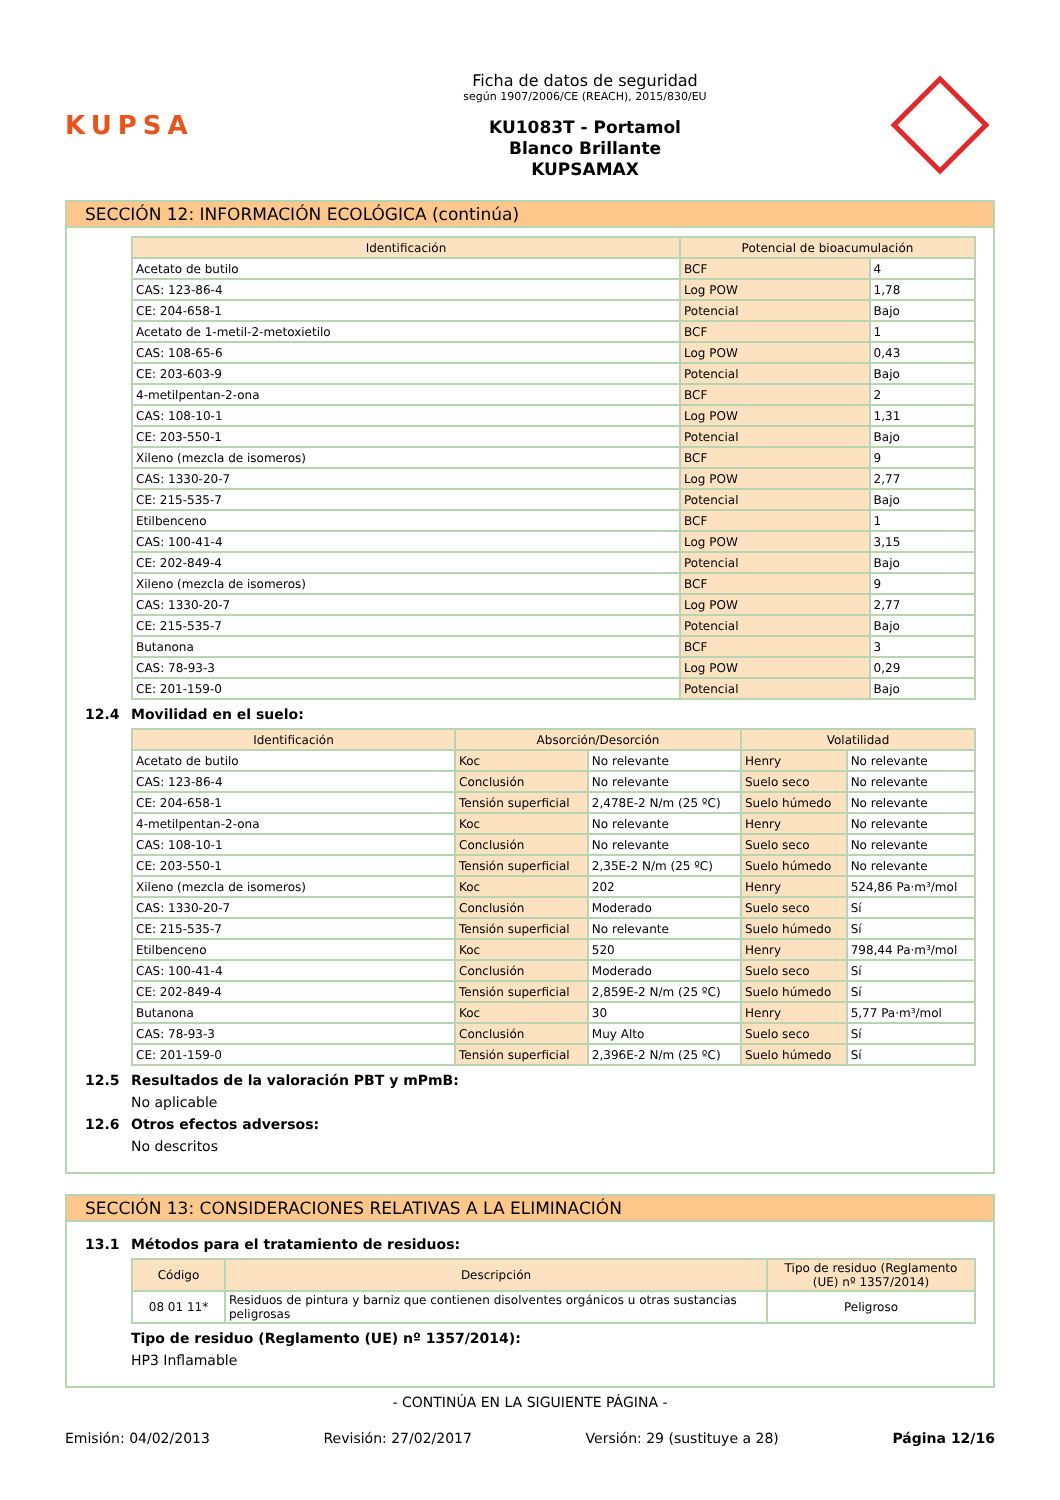KUPSA
Ficha de datos de seguridad
según 1907/2006/CE (REACH), 2015/830/EU
KU1083T - Portamol
Blanco Brillante
KUPSAMAX
SECCIÓN 12: INFORMACIÓN ECOLÓGICA (continúa)
| Identificación | Potencial de bioacumulación | |
| --- | --- | --- |
| Acetato de butilo | BCF | 4 |
| CAS: 123-86-4 | Log POW | 1,78 |
| CE: 204-658-1 | Potencial | Bajo |
| Acetato de 1-metil-2-metoxietilo | BCF | 1 |
| CAS: 108-65-6 | Log POW | 0,43 |
| CE: 203-603-9 | Potencial | Bajo |
| 4-metilpentan-2-ona | BCF | 2 |
| CAS: 108-10-1 | Log POW | 1,31 |
| CE: 203-550-1 | Potencial | Bajo |
| Xileno (mezcla de isomeros) | BCF | 9 |
| CAS: 1330-20-7 | Log POW | 2,77 |
| CE: 215-535-7 | Potencial | Bajo |
| Etilbenceno | BCF | 1 |
| CAS: 100-41-4 | Log POW | 3,15 |
| CE: 202-849-4 | Potencial | Bajo |
| Xileno (mezcla de isomeros) | BCF | 9 |
| CAS: 1330-20-7 | Log POW | 2,77 |
| CE: 215-535-7 | Potencial | Bajo |
| Butanona | BCF | 3 |
| CAS: 78-93-3 | Log POW | 0,29 |
| CE: 201-159-0 | Potencial | Bajo |
12.4 Movilidad en el suelo:
| Identificación | Absorción/Desorción | | Volatilidad | |
| --- | --- | --- | --- | --- |
| Acetato de butilo | Koc | No relevante | Henry | No relevante |
| CAS: 123-86-4 | Conclusión | No relevante | Suelo seco | No relevante |
| CE: 204-658-1 | Tensión superficial | 2,478E-2 N/m (25 ºC) | Suelo húmedo | No relevante |
| 4-metilpentan-2-ona | Koc | No relevante | Henry | No relevante |
| CAS: 108-10-1 | Conclusión | No relevante | Suelo seco | No relevante |
| CE: 203-550-1 | Tensión superficial | 2,35E-2 N/m (25 ºC) | Suelo húmedo | No relevante |
| Xileno (mezcla de isomeros) | Koc | 202 | Henry | 524,86 Pa·m³/mol |
| CAS: 1330-20-7 | Conclusión | Moderado | Suelo seco | Sí |
| CE: 215-535-7 | Tensión superficial | No relevante | Suelo húmedo | Sí |
| Etilbenceno | Koc | 520 | Henry | 798,44 Pa·m³/mol |
| CAS: 100-41-4 | Conclusión | Moderado | Suelo seco | Sí |
| CE: 202-849-4 | Tensión superficial | 2,859E-2 N/m (25 ºC) | Suelo húmedo | Sí |
| Butanona | Koc | 30 | Henry | 5,77 Pa·m³/mol |
| CAS: 78-93-3 | Conclusión | Muy Alto | Suelo seco | Sí |
| CE: 201-159-0 | Tensión superficial | 2,396E-2 N/m (25 ºC) | Suelo húmedo | Sí |
12.5 Resultados de la valoración PBT y mPmB:
No aplicable
12.6 Otros efectos adversos:
No descritos
SECCIÓN 13: CONSIDERACIONES RELATIVAS A LA ELIMINACIÓN
13.1 Métodos para el tratamiento de residuos:
| Código | Descripción | Tipo de residuo (Reglamento (UE) nº 1357/2014) |
| --- | --- | --- |
| 08 01 11* | Residuos de pintura y barniz que contienen disolventes orgánicos u otras sustancias peligrosas | Peligroso |
Tipo de residuo (Reglamento (UE) nº 1357/2014):
HP3 Inflamable
- CONTINÚA EN LA SIGUIENTE PÁGINA -
Emisión: 04/02/2013 Revisión: 27/02/2017 Versión: 29 (sustituye a 28) Página 12/16